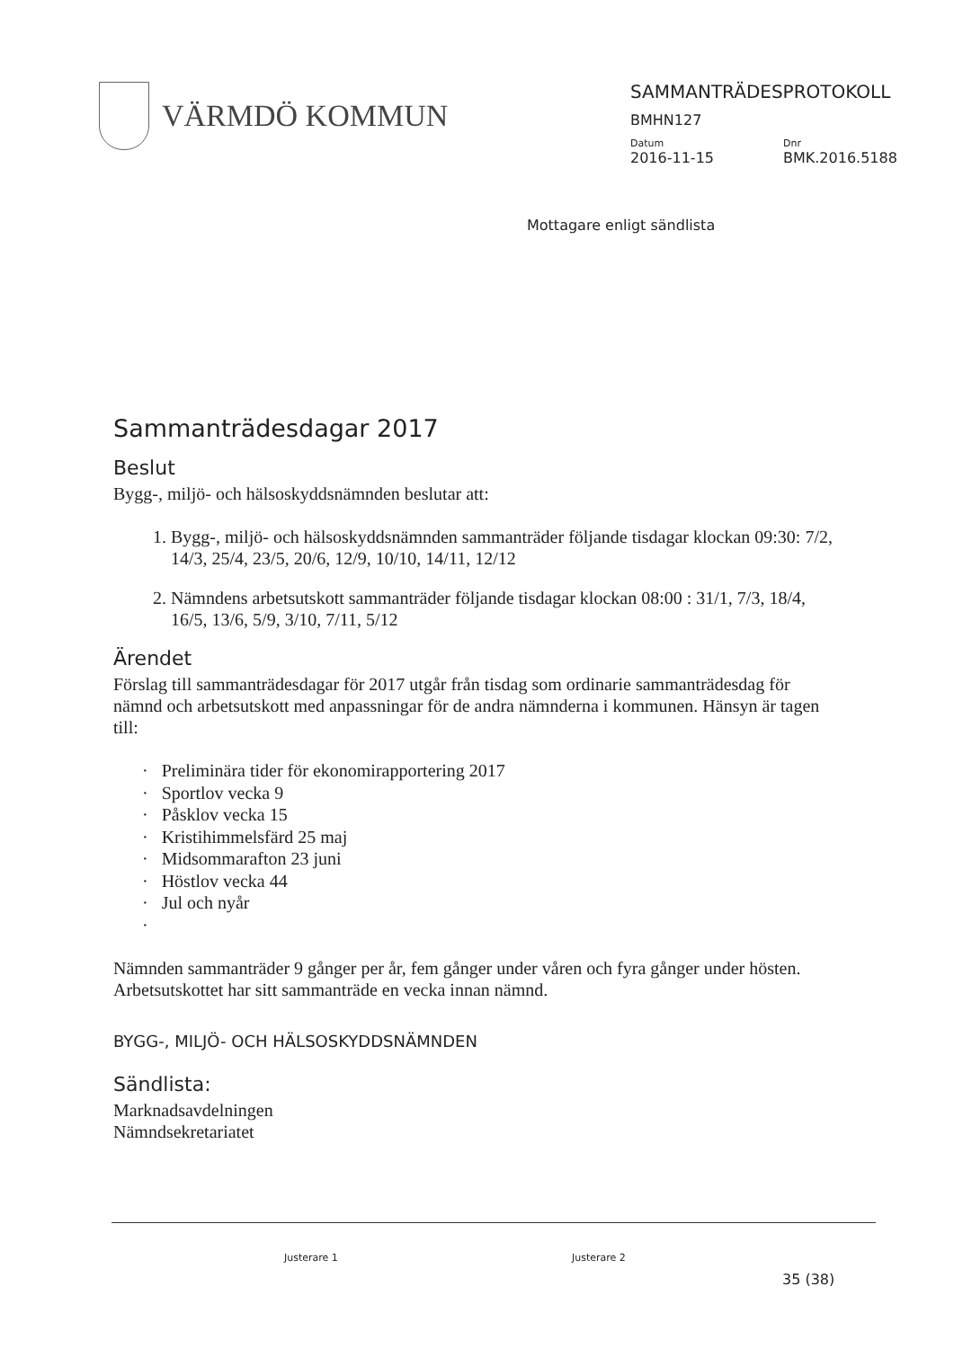VÄRMDÖ KOMMUN
SAMMANTRÄDESPROTOKOLL
BMHN127
Datum Dnr
2016-11-15 BMK.2016.5188
Mottagare enligt sändlista
Sammanträdesdagar 2017
Beslut
Bygg-, miljö- och hälsoskyddsnämnden beslutar att:
1. Bygg-, miljö- och hälsoskyddsnämnden sammanträder följande tisdagar klockan 09:30: 7/2, 14/3, 25/4, 23/5, 20/6, 12/9, 10/10, 14/11, 12/12
2. Nämndens arbetsutskott sammanträder följande tisdagar klockan 08:00 : 31/1, 7/3, 18/4, 16/5, 13/6, 5/9, 3/10, 7/11, 5/12
Ärendet
Förslag till sammanträdesdagar för 2017 utgår från tisdag som ordinarie sammanträdesdag för nämnd och arbetsutskott med anpassningar för de andra nämnderna i kommunen. Hänsyn är tagen till:
· Preliminära tider för ekonomirapportering 2017
· Sportlov vecka 9
· Påsklov vecka 15
· Kristihimmelsfärd 25 maj
· Midsommarafton 23 juni
· Höstlov vecka 44
· Jul och nyår
·
Nämnden sammanträder 9 gånger per år, fem gånger under våren och fyra gånger under hösten. Arbetsutskottet har sitt sammanträde en vecka innan nämnd.
BYGG-, MILJÖ- OCH HÄLSOSKYDDSNÄMNDEN
Sändlista:
Marknadsavdelningen
Nämndsekretariatet
Justerare 1 Justerare 2
35 (38)